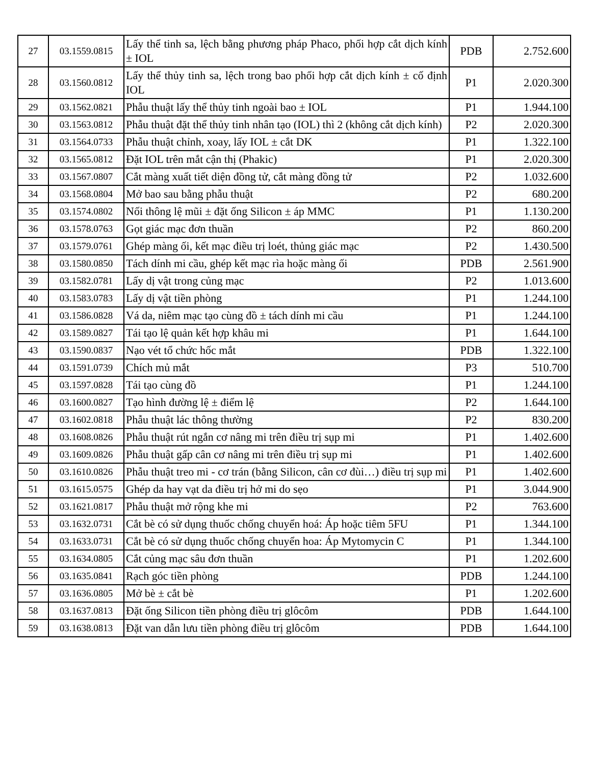| 27 | 03.1559.0815 | Lấy thể tinh sa, lệch bằng phương pháp Phaco, phối hợp cắt dịch kính ± IOL | PDB | 2.752.600 |
| 28 | 03.1560.0812 | Lấy thể thủy tinh sa, lệch trong bao phối hợp cắt dịch kính ± cố định IOL | P1 | 2.020.300 |
| 29 | 03.1562.0821 | Phẫu thuật lấy thể thủy tinh ngoài bao ± IOL | P1 | 1.944.100 |
| 30 | 03.1563.0812 | Phẫu thuật đặt thể thủy tinh nhân tạo (IOL) thì 2 (không cắt dịch kính) | P2 | 2.020.300 |
| 31 | 03.1564.0733 | Phẫu thuật chỉnh, xoay, lấy IOL ± cắt DK | P1 | 1.322.100 |
| 32 | 03.1565.0812 | Đặt IOL trên mắt cận thị (Phakic) | P1 | 2.020.300 |
| 33 | 03.1567.0807 | Cắt màng xuất tiết diện đồng tử, cắt màng đồng tử | P2 | 1.032.600 |
| 34 | 03.1568.0804 | Mở bao sau bằng phẫu thuật | P2 | 680.200 |
| 35 | 03.1574.0802 | Nối thông lệ mũi ± đặt ống Silicon ± áp MMC | P1 | 1.130.200 |
| 36 | 03.1578.0763 | Gọt giác mạc đơn thuần | P2 | 860.200 |
| 37 | 03.1579.0761 | Ghép màng ối, kết mạc điều trị loét, thủng giác mạc | P2 | 1.430.500 |
| 38 | 03.1580.0850 | Tách dính mi cầu, ghép kết mạc rìa hoặc màng ối | PDB | 2.561.900 |
| 39 | 03.1582.0781 | Lấy dị vật trong củng mạc | P2 | 1.013.600 |
| 40 | 03.1583.0783 | Lấy dị vật tiền phòng | P1 | 1.244.100 |
| 41 | 03.1586.0828 | Vá da, niêm mạc tạo cùng đồ ± tách dính mi cầu | P1 | 1.244.100 |
| 42 | 03.1589.0827 | Tái tạo lệ quản kết hợp khâu mi | P1 | 1.644.100 |
| 43 | 03.1590.0837 | Nạo vét tổ chức hốc mắt | PDB | 1.322.100 |
| 44 | 03.1591.0739 | Chích mủ mắt | P3 | 510.700 |
| 45 | 03.1597.0828 | Tái tạo cùng đồ | P1 | 1.244.100 |
| 46 | 03.1600.0827 | Tạo hình đường lệ ± điểm lệ | P2 | 1.644.100 |
| 47 | 03.1602.0818 | Phẫu thuật lác thông thường | P2 | 830.200 |
| 48 | 03.1608.0826 | Phẫu thuật rút ngắn cơ nâng mi trên điều trị sụp mi | P1 | 1.402.600 |
| 49 | 03.1609.0826 | Phẫu thuật gấp cân cơ nâng mi trên điều trị sụp mi | P1 | 1.402.600 |
| 50 | 03.1610.0826 | Phẫu thuật treo mi - cơ trán (bằng Silicon, cân cơ đùi…) điều trị sụp mi | P1 | 1.402.600 |
| 51 | 03.1615.0575 | Ghép da hay vạt da điều trị hở mi do sẹo | P1 | 3.044.900 |
| 52 | 03.1621.0817 | Phẫu thuật mở rộng khe mi | P2 | 763.600 |
| 53 | 03.1632.0731 | Cắt bè có sử dụng thuốc chống chuyển hoá: Áp hoặc tiêm 5FU | P1 | 1.344.100 |
| 54 | 03.1633.0731 | Cắt bè có sử dụng thuốc chống chuyển hoa: Áp Mytomycin C | P1 | 1.344.100 |
| 55 | 03.1634.0805 | Cắt củng mạc sâu đơn thuần | P1 | 1.202.600 |
| 56 | 03.1635.0841 | Rạch góc tiền phòng | PDB | 1.244.100 |
| 57 | 03.1636.0805 | Mở bè ± cắt bè | P1 | 1.202.600 |
| 58 | 03.1637.0813 | Đặt ống Silicon tiền phòng điều trị glôcôm | PDB | 1.644.100 |
| 59 | 03.1638.0813 | Đặt van dẫn lưu tiền phòng điều trị glôcôm | PDB | 1.644.100 |